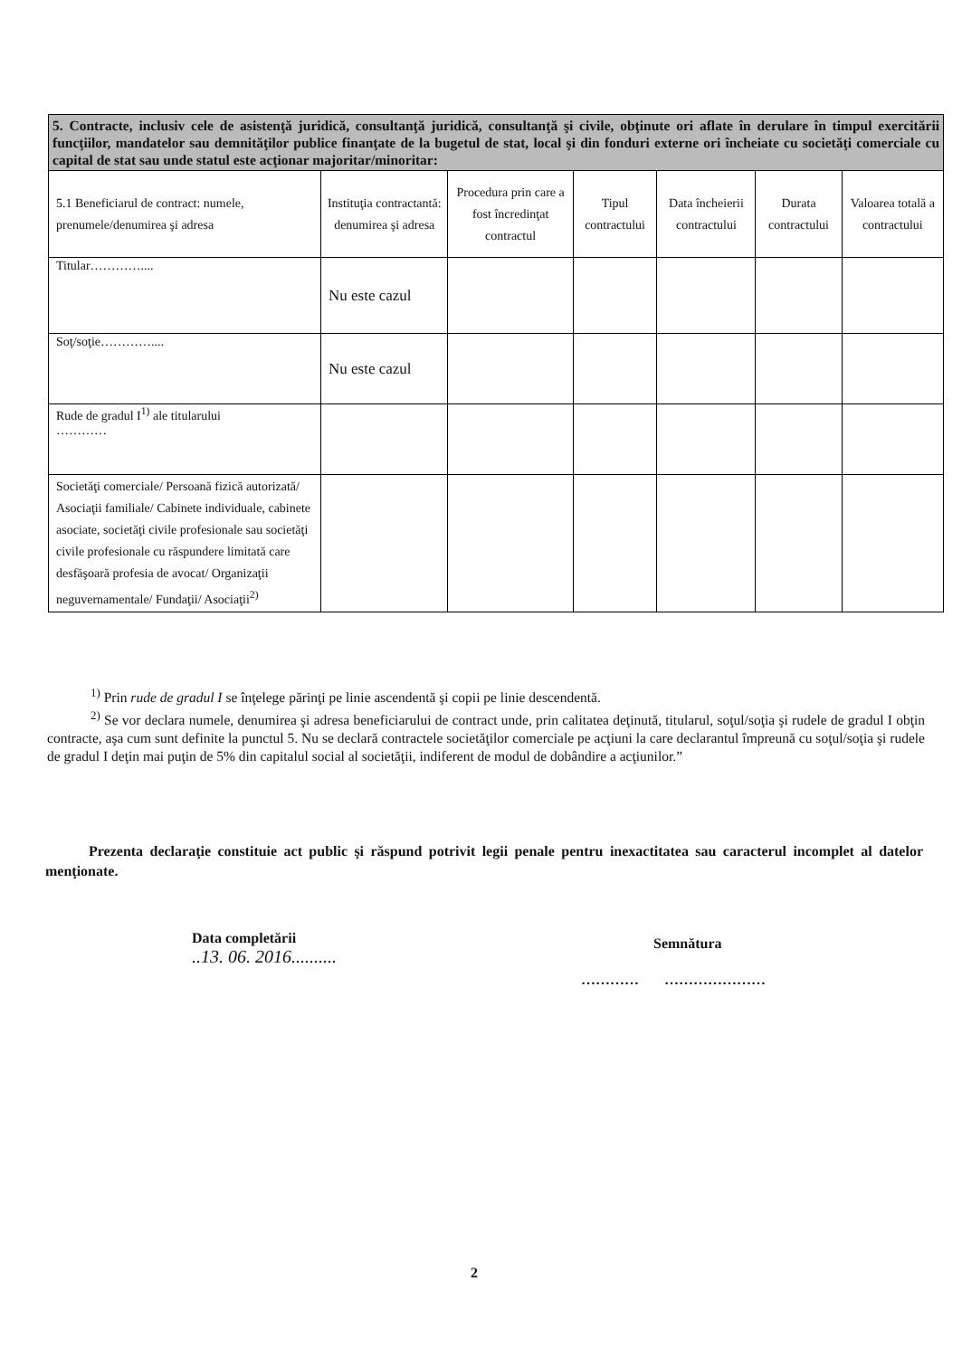| 5. Contracte, inclusiv cele de asistenţă juridică, consultanţă juridică, consultanţă şi civile, obţinute ori aflate în derulare în timpul exercitării funcţiilor, mandatelor sau demnităţilor publice finanţate de la bugetul de stat, local şi din fonduri externe ori încheiate cu societăţi comerciale cu capital de stat sau unde statul este acţionar majoritar/minoritar: | | | | | | |
| 5.1 Beneficiarul de contract: numele, prenumele/denumirea şi adresa | Instituţia contractantă: denumirea şi adresa | Procedura prin care a fost încredinţat contractul | Tipul contractului | Data încheierii contractului | Durata contractului | Valoarea totală a contractului |
| Titular………….... | Nu este cazul | | | | | |
| Soţ/soţie………….... | Nu este cazul | | | | | |
| Rude de gradul I<sup>1)</sup> ale titularului ………… | | | | | | |
| Societăţi comerciale/ Persoană fizică autorizată/ Asociaţii familiale/ Cabinete individuale, cabinete asociate, societăţi civile profesionale sau societăţi civile profesionale cu răspundere limitată care desfăşoară profesia de avocat/ Organizaţii neguvernamentale/ Fundaţii/ Asociaţii<sup>2)</sup> | | | | | | |
<sup>1)</sup> Prin rude de gradul I se înţelege părinţi pe linie ascendentă şi copii pe linie descendentă.
<sup>2)</sup> Se vor declara numele, denumirea şi adresa beneficiarului de contract unde, prin calitatea deţinută, titularul, soţul/soţia şi rudele de gradul I obţin contracte, aşa cum sunt definite la punctul 5. Nu se declară contractele societăţilor comerciale pe acţiuni la care declarantul împreună cu soţul/soţia şi rudele de gradul I deţin mai puţin de 5% din capitalul social al societăţii, indiferent de modul de dobândire a acţiunilor.”
Prezenta declaraţie constituie act public şi răspund potrivit legii penale pentru inexactitatea sau caracterul incomplet al datelor menţionate.
Data completării
..13. 06. 2016..........
Semnătura
………… …………………
2